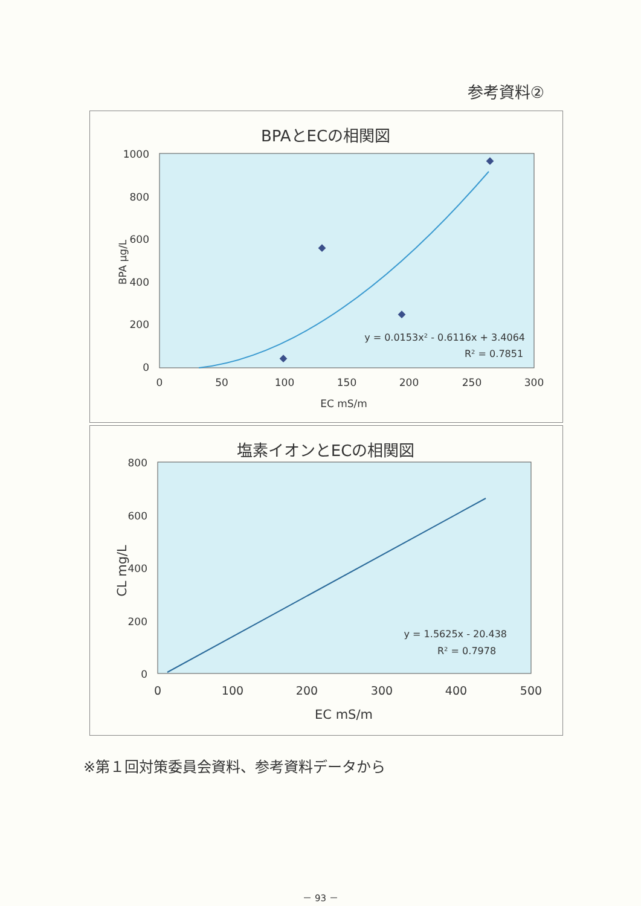参考資料②
BPAとECの相関図
1000
800
600
400
200
0
0
50
100
150
200
250
300
EC mS/m
BPA μg/L
y = 0.0153x² - 0.6116x + 3.4064
R² = 0.7851
塩素イオンとECの相関図
800
600
400
200
0
0
100
200
300
400
500
EC mS/m
CL mg/L
y = 1.5625x - 20.438
R² = 0.7978
※第１回対策委員会資料、参考資料データから
－ 93 －